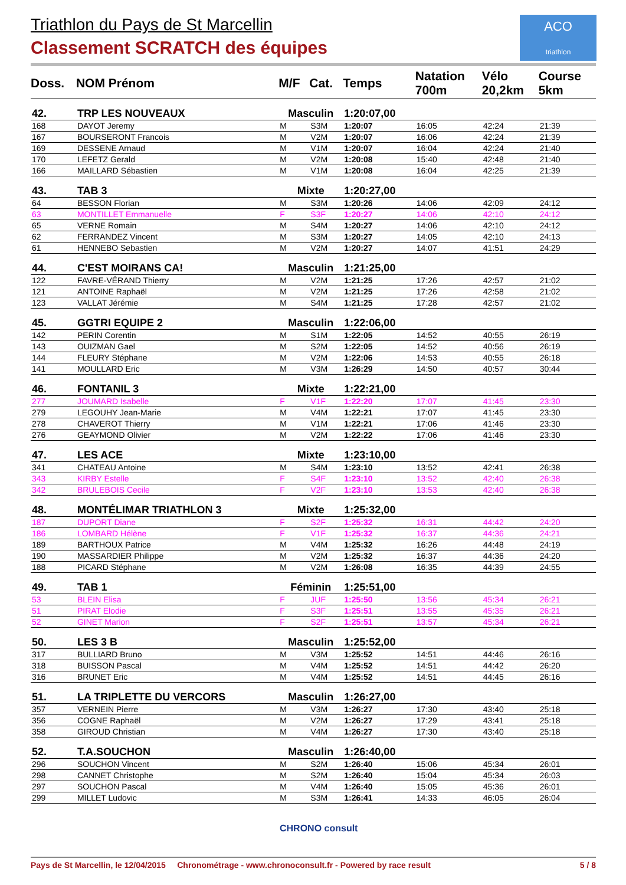Triathlon du Pays de St Marcellin
Classement SCRATCH des équipes
ACO
triathlon
| Doss. | NOM Prénom | M/F | Cat. | Temps | Natation 700m | Vélo 20,2km | Course 5km |
| --- | --- | --- | --- | --- | --- | --- | --- |
| 42. | TRP LES NOUVEAUX | Masculin | | 1:20:07,00 | | | |
| 168 | DAYOT Jeremy | M | S3M | 1:20:07 | 16:05 | 42:24 | 21:39 |
| 167 | BOURSERONT Francois | M | V2M | 1:20:07 | 16:06 | 42:24 | 21:39 |
| 169 | DESSENE Arnaud | M | V1M | 1:20:07 | 16:04 | 42:24 | 21:40 |
| 170 | LEFETZ Gerald | M | V2M | 1:20:08 | 15:40 | 42:48 | 21:40 |
| 166 | MAILLARD Sébastien | M | V1M | 1:20:08 | 16:04 | 42:25 | 21:39 |
| 43. | TAB 3 | Mixte | | 1:20:27,00 | | | |
| 64 | BESSON Florian | M | S3M | 1:20:26 | 14:06 | 42:09 | 24:12 |
| 63 | MONTILLET Emmanuelle | F | S3F | 1:20:27 | 14:06 | 42:10 | 24:12 |
| 65 | VERNE Romain | M | S4M | 1:20:27 | 14:06 | 42:10 | 24:12 |
| 62 | FERRANDEZ Vincent | M | S3M | 1:20:27 | 14:05 | 42:10 | 24:13 |
| 61 | HENNEBO Sebastien | M | V2M | 1:20:27 | 14:07 | 41:51 | 24:29 |
| 44. | C'EST MOIRANS CA! | Masculin | | 1:21:25,00 | | | |
| 122 | FAVRE-VÉRAND Thierry | M | V2M | 1:21:25 | 17:26 | 42:57 | 21:02 |
| 121 | ANTOINE Raphaël | M | V2M | 1:21:25 | 17:26 | 42:58 | 21:02 |
| 123 | VALLAT Jérémie | M | S4M | 1:21:25 | 17:28 | 42:57 | 21:02 |
| 45. | GGTRI EQUIPE 2 | Masculin | | 1:22:06,00 | | | |
| 142 | PERIN Corentin | M | S1M | 1:22:05 | 14:52 | 40:55 | 26:19 |
| 143 | OUIZMAN Gael | M | S2M | 1:22:05 | 14:52 | 40:56 | 26:19 |
| 144 | FLEURY Stéphane | M | V2M | 1:22:06 | 14:53 | 40:55 | 26:18 |
| 141 | MOULLARD Eric | M | V3M | 1:26:29 | 14:50 | 40:57 | 30:44 |
| 46. | FONTANIL 3 | Mixte | | 1:22:21,00 | | | |
| 277 | JOUMARD Isabelle | F | V1F | 1:22:20 | 17:07 | 41:45 | 23:30 |
| 279 | LEGOUHY Jean-Marie | M | V4M | 1:22:21 | 17:07 | 41:45 | 23:30 |
| 278 | CHAVEROT Thierry | M | V1M | 1:22:21 | 17:06 | 41:46 | 23:30 |
| 276 | GEAYMOND Olivier | M | V2M | 1:22:22 | 17:06 | 41:46 | 23:30 |
| 47. | LES ACE | Mixte | | 1:23:10,00 | | | |
| 341 | CHATEAU Antoine | M | S4M | 1:23:10 | 13:52 | 42:41 | 26:38 |
| 343 | KIRBY Estelle | F | S4F | 1:23:10 | 13:52 | 42:40 | 26:38 |
| 342 | BRULEBOIS Cecile | F | V2F | 1:23:10 | 13:53 | 42:40 | 26:38 |
| 48. | MONTÉLIMAR TRIATHLON 3 | Mixte | | 1:25:32,00 | | | |
| 187 | DUPORT Diane | F | S2F | 1:25:32 | 16:31 | 44:42 | 24:20 |
| 186 | LOMBARD Hélène | F | V1F | 1:25:32 | 16:37 | 44:36 | 24:21 |
| 189 | BARTHOUX Patrice | M | V4M | 1:25:32 | 16:26 | 44:48 | 24:19 |
| 190 | MASSARDIER Philippe | M | V2M | 1:25:32 | 16:37 | 44:36 | 24:20 |
| 188 | PICARD Stéphane | M | V2M | 1:26:08 | 16:35 | 44:39 | 24:55 |
| 49. | TAB 1 | Féminin | | 1:25:51,00 | | | |
| 53 | BLEIN Elisa | F | JUF | 1:25:50 | 13:56 | 45:34 | 26:21 |
| 51 | PIRAT Elodie | F | S3F | 1:25:51 | 13:55 | 45:35 | 26:21 |
| 52 | GINET Marion | F | S2F | 1:25:51 | 13:57 | 45:34 | 26:21 |
| 50. | LES 3 B | Masculin | | 1:25:52,00 | | | |
| 317 | BULLIARD Bruno | M | V3M | 1:25:52 | 14:51 | 44:46 | 26:16 |
| 318 | BUISSON Pascal | M | V4M | 1:25:52 | 14:51 | 44:42 | 26:20 |
| 316 | BRUNET Eric | M | V4M | 1:25:52 | 14:51 | 44:45 | 26:16 |
| 51. | LA TRIPLETTE DU VERCORS | Masculin | | 1:26:27,00 | | | |
| 357 | VERNEIN Pierre | M | V3M | 1:26:27 | 17:30 | 43:40 | 25:18 |
| 356 | COGNE Raphaël | M | V2M | 1:26:27 | 17:29 | 43:41 | 25:18 |
| 358 | GIROUD Christian | M | V4M | 1:26:27 | 17:30 | 43:40 | 25:18 |
| 52. | T.A.SOUCHON | Masculin | | 1:26:40,00 | | | |
| 296 | SOUCHON Vincent | M | S2M | 1:26:40 | 15:06 | 45:34 | 26:01 |
| 298 | CANNET Christophe | M | S2M | 1:26:40 | 15:04 | 45:34 | 26:03 |
| 297 | SOUCHON Pascal | M | V4M | 1:26:40 | 15:05 | 45:36 | 26:01 |
| 299 | MILLET Ludovic | M | S3M | 1:26:41 | 14:33 | 46:05 | 26:04 |
CHRONO consult
Pays de St Marcellin, le 12/04/2015 Chronométrage - www.chronoconsult.fr - Powered by race result 5 / 8